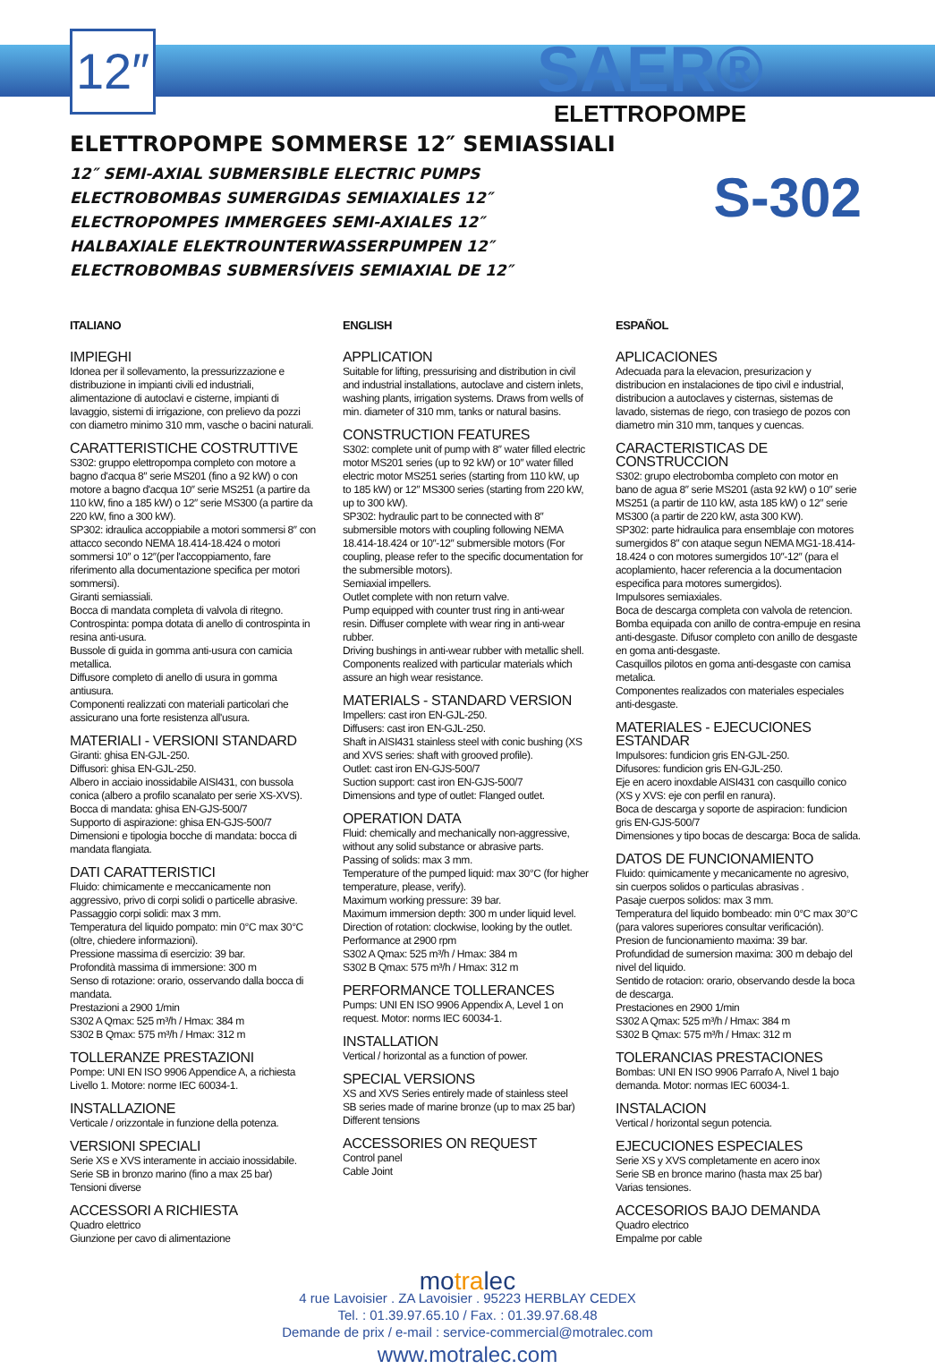12″
SAER®
ELETTROPOMPE
S-302
ELETTROPOMPE SOMMERSE 12″ SEMIASSIALI
12″ SEMI-AXIAL SUBMERSIBLE ELECTRIC PUMPS
ELECTROBOMBAS SUMERGIDAS SEMIAXIALES 12″
ELECTROPOMPES IMMERGEES SEMI-AXIALES 12″
HALBAXIALE ELEKTROUNTERWASSERPUMPEN 12″
ELECTROBOMBAS SUBMERSÍVEIS SEMIAXIAL DE 12″
ITALIANO
IMPIEGHI
Idonea per il sollevamento, la pressurizzazione e distribuzione in impianti civili ed industriali, alimentazione di autoclavi e cisterne, impianti di lavaggio, sistemi di irrigazione, con prelievo da pozzi con diametro minimo 310 mm, vasche o bacini naturali.
CARATTERISTICHE COSTRUTTIVE
S302: gruppo elettropompa completo con motore a bagno d'acqua 8″ serie MS201 (fino a 92 kW) o con motore a bagno d'acqua 10″ serie MS251 (a partire da 110 kW, fino a 185 kW) o 12″ serie MS300 (a partire da 220 kW, fino a 300 kW).
SP302: idraulica accoppiabile a motori sommersi 8″ con attacco secondo NEMA 18.414-18.424 o motori sommersi 10″ o 12″(per l'accoppiamento, fare riferimento alla documentazione specifica per motori sommersi).
Giranti semiassiali.
Bocca di mandata completa di valvola di ritegno.
Controspinta: pompa dotata di anello di controspinta in resina anti-usura.
Bussole di guida in gomma anti-usura con camicia metallica.
Diffusore completo di anello di usura in gomma antiusura.
Componenti realizzati con materiali particolari che assicurano una forte resistenza all'usura.
MATERIALI - VERSIONI STANDARD
Giranti: ghisa EN-GJL-250.
Diffusori: ghisa EN-GJL-250.
Albero in acciaio inossidabile AISI431, con bussola conica (albero a profilo scanalato per serie XS-XVS).
Bocca di mandata: ghisa EN-GJS-500/7
Supporto di aspirazione: ghisa EN-GJS-500/7
Dimensioni e tipologia bocche di mandata: bocca di mandata flangiata.
DATI CARATTERISTICI
Fluido: chimicamente e meccanicamente non aggressivo, privo di corpi solidi o particelle abrasive.
Passaggio corpi solidi: max 3 mm.
Temperatura del liquido pompato: min 0°C max 30°C (oltre, chiedere informazioni).
Pressione massima di esercizio: 39 bar.
Profondità massima di immersione: 300 m
Senso di rotazione: orario, osservando dalla bocca di mandata.
Prestazioni a 2900 1/min
S302 A Qmax: 525 m³/h / Hmax: 384 m
S302 B Qmax: 575 m³/h / Hmax: 312 m
TOLLERANZE PRESTAZIONI
Pompe: UNI EN ISO 9906 Appendice A, a richiesta Livello 1. Motore: norme IEC 60034-1.
INSTALLAZIONE
Verticale / orizzontale in funzione della potenza.
VERSIONI SPECIALI
Serie XS e XVS interamente in acciaio inossidabile. Serie SB in bronzo marino (fino a max 25 bar)
Tensioni diverse
ACCESSORI A RICHIESTA
Quadro elettrico
Giunzione per cavo di alimentazione
ENGLISH
APPLICATION
Suitable for lifting, pressurising and distribution in civil and industrial installations, autoclave and cistern inlets, washing plants, irrigation systems. Draws from wells of min. diameter of 310 mm, tanks or natural basins.
CONSTRUCTION FEATURES
S302: complete unit of pump with 8″ water filled electric motor MS201 series (up to 92 kW) or 10″ water filled electric motor MS251 series (starting from 110 kW, up to 185 kW) or 12″ MS300 series (starting from 220 kW, up to 300 kW).
SP302: hydraulic part to be connected with 8″ submersible motors with coupling following NEMA 18.414-18.424 or 10″-12″ submersible motors (For coupling, please refer to the specific documentation for the submersible motors).
Semiaxial impellers.
Outlet complete with non return valve.
Pump equipped with counter trust ring in anti-wear resin. Diffuser complete with wear ring in anti-wear rubber.
Driving bushings in anti-wear rubber with metallic shell.
Components realized with particular materials which assure an high wear resistance.
MATERIALS - STANDARD VERSION
Impellers: cast iron EN-GJL-250.
Diffusers: cast iron EN-GJL-250.
Shaft in AISI431 stainless steel with conic bushing (XS and XVS series: shaft with grooved profile).
Outlet: cast iron EN-GJS-500/7
Suction support: cast iron EN-GJS-500/7
Dimensions and type of outlet: Flanged outlet.
OPERATION DATA
Fluid: chemically and mechanically non-aggressive, without any solid substance or abrasive parts.
Passing of solids: max 3 mm.
Temperature of the pumped liquid: max 30°C (for higher temperature, please, verify).
Maximum working pressure: 39 bar.
Maximum immersion depth: 300 m under liquid level.
Direction of rotation: clockwise, looking by the outlet.
Performance at 2900 rpm
S302 A Qmax: 525 m³/h / Hmax: 384 m
S302 B Qmax: 575 m³/h / Hmax: 312 m
PERFORMANCE TOLLERANCES
Pumps: UNI EN ISO 9906 Appendix A, Level 1 on request. Motor: norms IEC 60034-1.
INSTALLATION
Vertical / horizontal as a function of power.
SPECIAL VERSIONS
XS and XVS Series entirely made of stainless steel
SB series made of marine bronze (up to max 25 bar)
Different tensions
ACCESSORIES ON REQUEST
Control panel
Cable Joint
ESPAÑOL
APLICACIONES
Adecuada para la elevacion, presurizacion y distribucion en instalaciones de tipo civil e industrial, distribucion a autoclaves y cisternas, sistemas de lavado, sistemas de riego, con trasiego de pozos con diametro min 310 mm, tanques y cuencas.
CARACTERISTICAS DE CONSTRUCCION
S302: grupo electrobomba completo con motor en bano de agua 8″ serie MS201 (asta 92 kW) o 10″ serie MS251 (a partir de 110 kW, asta 185 kW) o 12″ serie MS300 (a partir de 220 kW, asta 300 KW).
SP302: parte hidraulica para ensemblaje con motores sumergidos 8″ con ataque segun NEMA MG1-18.414-18.424 o con motores sumergidos 10″-12″ (para el acoplamiento, hacer referencia a la documentacion especifica para motores sumergidos).
Impulsores semiaxiales.
Boca de descarga completa con valvola de retencion.
Bomba equipada con anillo de contra-empuje en resina anti-desgaste. Difusor completo con anillo de desgaste en goma anti-desgaste.
Casquillos pilotos en goma anti-desgaste con camisa metalica.
Componentes realizados con materiales especiales anti-desgaste.
MATERIALES - EJECUCIONES ESTANDAR
Impulsores: fundicion gris EN-GJL-250.
Difusores: fundicion gris EN-GJL-250.
Eje en acero inoxdable AISI431 con casquillo conico (XS y XVS: eje con perfil en ranura).
Boca de descarga y soporte de aspiracion: fundicion gris EN-GJS-500/7
Dimensiones y tipo bocas de descarga: Boca de salida.
DATOS DE FUNCIONAMIENTO
Fluido: quimicamente y mecanicamente no agresivo, sin cuerpos solidos o particulas abrasivas .
Pasaje cuerpos solidos: max 3 mm.
Temperatura del liquido bombeado: min 0°C max 30°C (para valores superiores consultar verificación).
Presion de funcionamiento maxima: 39 bar.
Profundidad de sumersion maxima: 300 m debajo del nivel del liquido.
Sentido de rotacion: orario, observando desde la boca de descarga.
Prestaciones en 2900 1/min
S302 A Qmax: 525 m³/h / Hmax: 384 m
S302 B Qmax: 575 m³/h / Hmax: 312 m
TOLERANCIAS PRESTACIONES
Bombas: UNI EN ISO 9906 Parrafo A, Nivel 1 bajo demanda. Motor: normas IEC 60034-1.
INSTALACION
Vertical / horizontal segun potencia.
EJECUCIONES ESPECIALES
Serie XS y XVS completamente en acero inox
Serie SB en bronce marino (hasta max 25 bar)
Varias tensiones.
ACCESORIOS BAJO DEMANDA
Quadro electrico
Empalme por cable
motralec
4 rue Lavoisier . ZA Lavoisier . 95223 HERBLAY CEDEX
Tel. : 01.39.97.65.10 / Fax. : 01.39.97.68.48
Demande de prix / e-mail : service-commercial@motralec.com
www.motralec.com